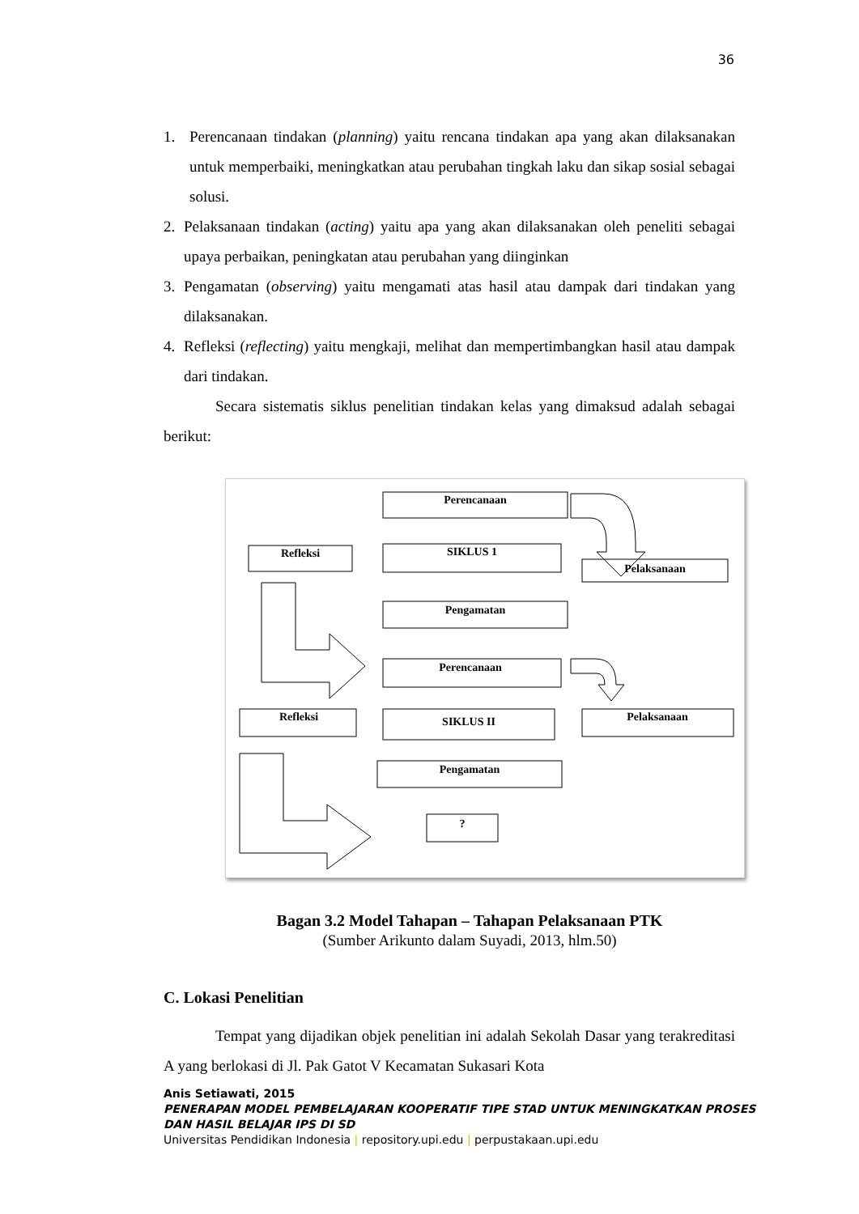36
1. Perencanaan tindakan (planning) yaitu rencana tindakan apa yang akan dilaksanakan untuk memperbaiki, meningkatkan atau perubahan tingkah laku dan sikap sosial sebagai solusi.
2. Pelaksanaan tindakan (acting) yaitu apa yang akan dilaksanakan oleh peneliti sebagai upaya perbaikan, peningkatan atau perubahan yang diinginkan
3. Pengamatan (observing) yaitu mengamati atas hasil atau dampak dari tindakan yang dilaksanakan.
4. Refleksi (reflecting) yaitu mengkaji, melihat dan mempertimbangkan hasil atau dampak dari tindakan.
Secara sistematis siklus penelitian tindakan kelas yang dimaksud adalah sebagai berikut:
Perencanaan
Refleksi
SIKLUS 1
Pelaksanaan
Pengamatan
Perencanaan
Refleksi
SIKLUS II
Pelaksanaan
Pengamatan
?
Bagan 3.2 Model Tahapan – Tahapan Pelaksanaan PTK
(Sumber Arikunto dalam Suyadi, 2013, hlm.50)
C. Lokasi Penelitian
Tempat yang dijadikan objek penelitian ini adalah Sekolah Dasar yang terakreditasi A yang berlokasi di Jl. Pak Gatot V Kecamatan Sukasari Kota
Anis Setiawati, 2015
PENERAPAN MODEL PEMBELAJARAN KOOPERATIF TIPE STAD UNTUK MENINGKATKAN PROSES
DAN HASIL BELAJAR IPS DI SD
Universitas Pendidikan Indonesia | repository.upi.edu | perpustakaan.upi.edu